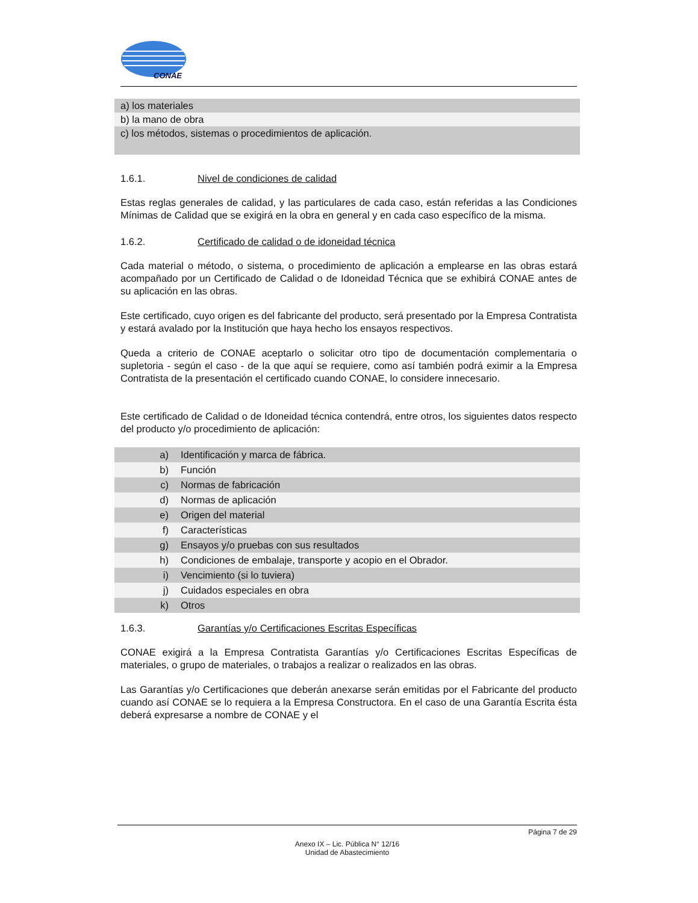CONAE
| a) los materiales |
| b) la mano de obra |
| c) los métodos, sistemas o procedimientos de aplicación. |
1.6.1. Nivel de condiciones de calidad
Estas reglas generales de calidad, y las particulares de cada caso, están referidas a las Condiciones Mínimas de Calidad que se exigirá en la obra en general y en cada caso específico de la misma.
1.6.2. Certificado de calidad o de idoneidad técnica
Cada material o método, o sistema, o procedimiento de aplicación a emplearse en las obras estará acompañado por un Certificado de Calidad o de Idoneidad Técnica que se exhibirá CONAE antes de su aplicación en las obras.
Este certificado, cuyo origen es del fabricante del producto, será presentado por la Empresa Contratista y estará avalado por la Institución que haya hecho los ensayos respectivos.
Queda a criterio de CONAE aceptarlo o solicitar otro tipo de documentación complementaria o supletoria - según el caso - de la que aquí se requiere, como así también podrá eximir a la Empresa Contratista de la presentación el certificado cuando CONAE, lo considere innecesario.
Este certificado de Calidad o de Idoneidad técnica contendrá, entre otros, los siguientes datos respecto del producto y/o procedimiento de aplicación:
| a) | Identificación y marca de fábrica. |
| b) | Función |
| c) | Normas de fabricación |
| d) | Normas de aplicación |
| e) | Origen del material |
| f) | Características |
| g) | Ensayos y/o pruebas con sus resultados |
| h) | Condiciones de embalaje, transporte y acopio en el Obrador. |
| i) | Vencimiento (si lo tuviera) |
| j) | Cuidados especiales en obra |
| k) | Otros |
1.6.3. Garantías y/o Certificaciones Escritas Específicas
CONAE exigirá a la Empresa Contratista Garantías y/o Certificaciones Escritas Específicas de materiales, o grupo de materiales, o trabajos a realizar o realizados en las obras.
Las Garantías y/o Certificaciones que deberán anexarse serán emitidas por el Fabricante del producto cuando así CONAE se lo requiera a la Empresa Constructora. En el caso de una Garantía Escrita ésta deberá expresarse a nombre de CONAE y el
Página 7 de 29
Anexo IX – Lic. Pública N° 12/16
Unidad de Abastecimiento